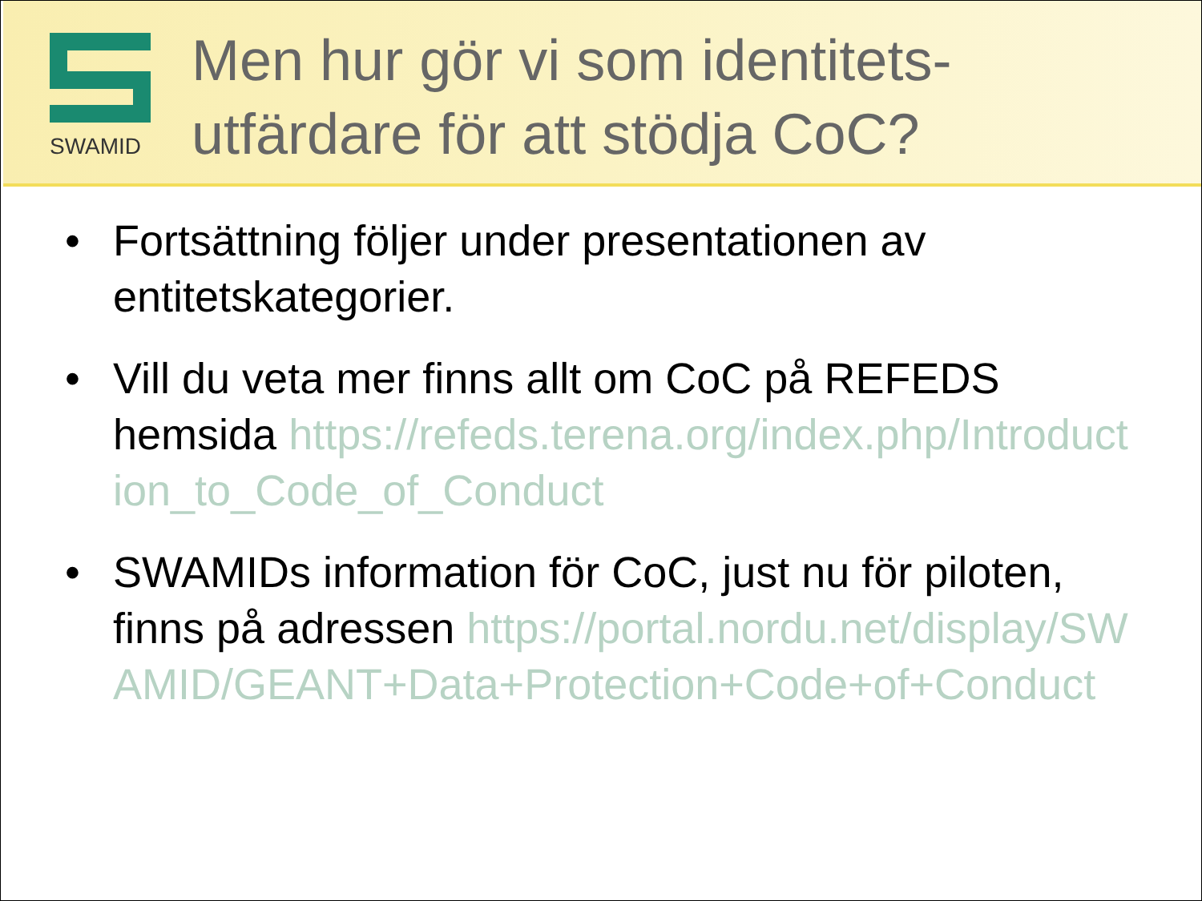SWAMID
Men hur gör vi som identitets-
utfärdare för att stödja CoC?
• Fortsättning följer under presentationen av entitetskategorier.
• Vill du veta mer finns allt om CoC på REFEDS hemsida https://refeds.terena.org/index.php/Introduction_to_Code_of_Conduct
• SWAMIDs information för CoC, just nu för piloten, finns på adressen https://portal.nordu.net/display/SWAMID/GEANT+Data+Protection+Code+of+Conduct